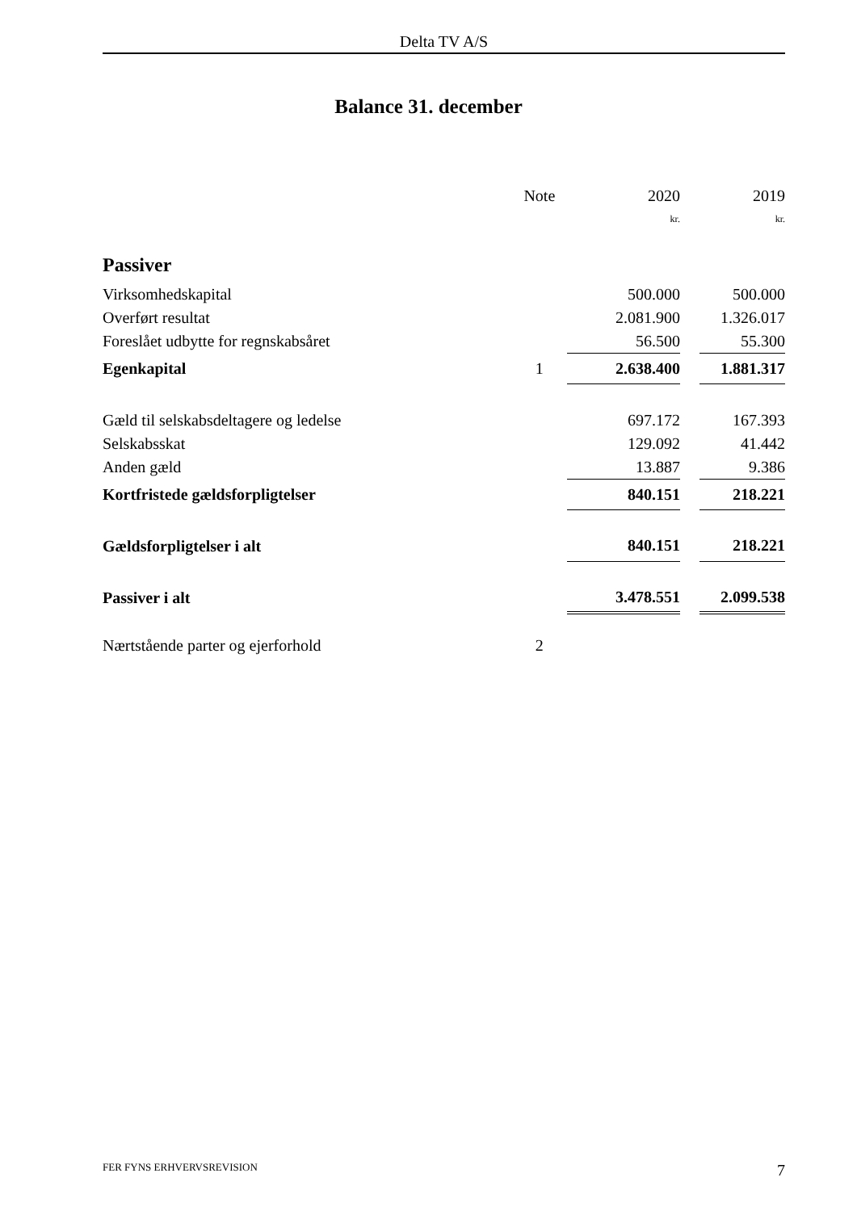Delta TV A/S
Balance 31. december
| | Note | 2020 | | 2019 |
| --- | --- | --- | --- | --- |
| | | kr. | | kr. |
| Passiver | | | | |
| Virksomhedskapital | | 500.000 | | 500.000 |
| Overført resultat | | 2.081.900 | | 1.326.017 |
| Foreslået udbytte for regnskabsåret | | 56.500 | | 55.300 |
| Egenkapital | 1 | 2.638.400 | | 1.881.317 |
| Gæld til selskabsdeltagere og ledelse | | 697.172 | | 167.393 |
| Selskabsskat | | 129.092 | | 41.442 |
| Anden gæld | | 13.887 | | 9.386 |
| Kortfristede gældsforpligtelser | | 840.151 | | 218.221 |
| Gældsforpligtelser i alt | | 840.151 | | 218.221 |
| Passiver i alt | | 3.478.551 | | 2.099.538 |
| Nærtstående parter og ejerforhold | 2 | | | |
FER FYNS ERHVERVSREVISION 7